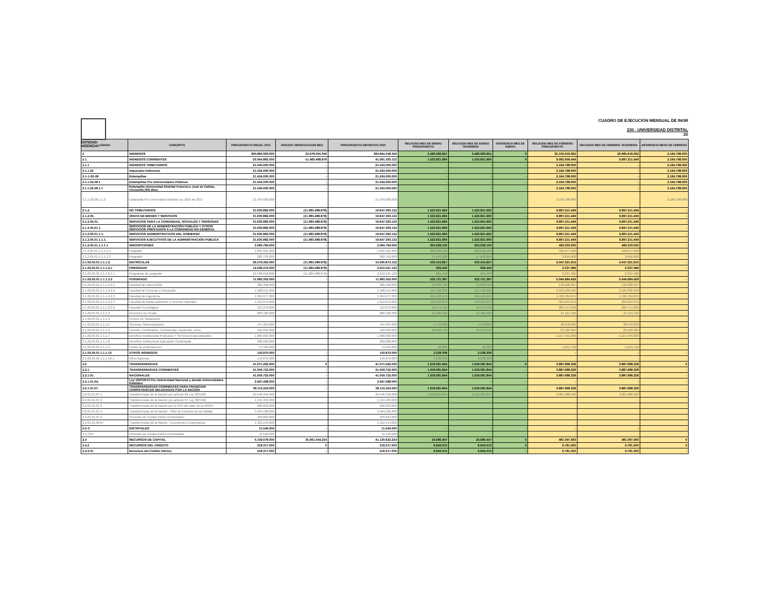ENTIDAD:
VIGENCIA:
CUADRO DE EJECUCIÓN MENSUAL DE INGR
230 - UNIVERSIDAD DISTRITAL
20
| CÓDIGO | CONCEPTO | PRESUPUESTO INICIAL 2021 | ADICION / MODIFICACION MES | PRESUPUESTO DEFINITIVO 2020 | RECAUDO MES DE ENERO PRESUPUESTO | RECAUDO MES DE ENERO TESORERIA | DIFERENCIA MES DE ENERO | RECAUDO MES DE FEBRERO PRESUPUESTO | RECAUDO MES DE FEBRERO TESORERIA | DIFERENCIA MESD DE FEBRERO |
| --- | --- | --- | --- | --- | --- | --- | --- | --- | --- | --- |
| 2 | INGRESOS | 360.865.993.000 | 23.978.055.356 | 384.844.048.356 | 3.466.583.951 | 3.466.583.951 | 0 | 32.150.416.362 | 29.985.618.362 | 2.164.798.000 |
| 2.1. | INGRESOS CORRIENTES | 53.064.882.000 | -11.983.488.878 | 41.081.393.122 | 1.523.821.660 | 1.523.821.660 | 0 | 9.062.009.449 | 6.897.211.449 | 2.164.798.000 |
| 2.1.1 | INGRESOS TRIBUTARIOS | 21.434.000.000 | - | 21.434.000.000 | - | - | - | 2.164.798.000 | - | 2.164.798.000 |
| 2.1.1.02 | Impuestos Indirectos | 21.434.000.000 | - | 21.434.000.000 | - | - | - | 2.164.798.000 | - | 2.164.798.000 |
| 2-1-1-02-08 | Estampillas | 21.434.000.000 | - | 21.434.000.000 | - | - | - | 2.164.798.000 | - | 2.164.798.000 |
| 2.1.1.02.08.1 | Estampillas Pro Universidades Públicas | 21.434.000.000 | - | 21.434.000.000 | - | - | - | 2.164.798.000 | - | 2.164.798.000 |
| 2.1.1.02.08.1.1 | Estampilla Universidad Distrital Francisco José de Caldas, cincuenta (50) años | 21.434.000.000 | - | 21.434.000.000 | - | - | - | 2.164.798.000 | - | 2.164.798.000 |
| 2.1.1.02.08.1.1.2 | Estampilla Pro Universidad Distrital Ley 1825 de 2017 | 21.434.000.000 | - | 21.434.000.000 | - | - | - | 2.164.798.000 | - | 2.164.798.000 |
| 2.1.2. | NO TRIBUTARIOS | 31.630.882.000 | (11.983.488.878) | 19.647.393.122 | 1.523.821.660 | 1.523.821.660 | - | 6.897.211.449 | 6.897.211.449 | - |
| 2.1.2.05. | VENTA DE BIENES Y SERVICIOS | 31.630.882.000 | (11.983.488.878) | 19.647.393.122 | 1.523.821.660 | 1.523.821.660 | - | 6.897.211.449 | 6.897.211.449 | - |
| 2.1.2.05.01. | SERVICIOS PARA LA COMUNIDAD, SOCIALES Y PERSONAS | 31.630.882.000 | (11.983.488.878) | 19.647.393.122 | 1.523.821.660 | 1.523.821.660 | - | 6.897.211.449 | 6.897.211.449 | - |
| 2.1.2.05.01.1. | SERVICIOS DE LA ADMINISTRACIÓN PÚBLICA Y OTROS SERVICIOS PRESTADOS A LA COMUNIDAD EN GENERAL | 31.630.882.000 | (11.983.488.878) | 19.647.393.122 | 1.523.821.660 | 1.523.821.660 | - | 6.897.211.449 | 6.897.211.449 | - |
| 2.1.2.05.01.1.1. | SERVICIOS ADMINISTRATIVOS DEL GOBIERNO | 31.630.882.000 | (11.983.488.878) | 19.647.393.122 | 1.523.821.660 | 1.523.821.660 | - | 6.897.211.449 | 6.897.211.449 | - |
| 2.1.2.05.01.1.1.1. | SERVICIOS EJECUTIVOS DE LA ADMINISTRACIÓN PÚBLICA | 31.630.882.000 | (11.983.488.878) | 19.647.393.122 | 1.523.821.660 | 1.523.821.660 | - | 6.897.211.449 | 6.897.211.449 | - |
| 2.1.2.05.01.1.1.1.1 | INSCRIPCIONES | 2.094.784.000 | - | 2.094.784.000 | 953.938.100 | 953.938.100 | - | 499.333.500 | 499.333.500 | - |
| 2.1.2.05.01.1.1.1.1.1 | Pregrado | 1.831.991.000 | - | 1.831.991.000 | 936.296.100 | 936.296.100 | - | 496.677.600 | 496.677.600 | - |
| 2.1.2.05.01.1.1.1.1.2 | Posgrado | 262.793.000 | - | 262.793.000 | 17.642.000 | 17.642.000 | - | 2.655.900 | 2.655.900 | - |
| 2.1.02.05.01.1.1.1.2. | MATRÍCULAS | 26.579.362.000 | (11.983.488.878) | 14.595.873.122 | 533.415.827 | 533.415.827 | - | 5.047.321.915 | 5.047.321.915 | - |
| 2.1.02.05.01.1.1.1.2.1 | PREGRADO | 14.596.010.000 | (11.983.488.878) | 2.612.521.122 | 694.440 | 694.440 | - | 2.337.486 | 2.337.486 | - |
| 2.1.02.05.01.1.1.1.2.1.1 | Programas de pregrado | 14.596.010.000 | (11.983.488.878) | 2.612.521.122 | 694.440 | 694.440 | - | 2.337.486 | 2.337.486 | - |
| 2.1.02.05.01.1.1.1.2.2 | POSGRADO | 11.983.352.000 | - | 11.983.352.000 | 532.721.387 | 532.721.387 | - | 5.044.984.429 | 5.044.984.429 | - |
| 2.1.02.05.01.1.1.1.2.2.1 | Facultad de Artes ASAB | 306.408.000 | - | 306.408.000 | 13.693.728 | 13.693.728 | - | 142.208.307 | 142.208.307 | - |
| 2.1.02.05.01.1.1.1.2.2.2 | Facultad de Ciencias y Educación | 5.188.515.000 | - | 5.188.515.000 | 117.146.325 | 117.146.325 | - | 2.524.230.492 | 2.524.230.492 | - |
| 2.1.02.05.01.1.1.1.2.2.3 | Facultad de ingeniería | 5.324.077.000 | - | 5.324.077.000 | 244.153.976 | 244.153.976 | - | 1.769.784.075 | 1.769.784.075 | - |
| 2.1.02.05.01.1.1.1.2.2.4 | Facultad de Medio ambiente y recursos naturales | 1.012.076.000 | - | 1.012.076.000 | 112.555.613 | 112.555.613 | - | 324.044.319 | 324.044.319 | - |
| 2.1.02.05.01.1.1.1.2.2.5 | Facultad Tecnológica | 152.276.000 | - | 152.276.000 | 45.171.745 | 45.171.745 | - | 284.717.236 | 284.717.236 | - |
| 2.1.02.05.01.1.1.1.3 | Derechos De Grado | 668.186.000 | - | 668.186.000 | 19.389.400 | 19.389.400 | - | 67.114.700 | 67.114.700 | - |
| 2.1.02.05.01.1.1.1.4 | Cursos De Vacaciones | - | - | - | - | - | - | - | - | - |
| 2.1.02.05.01.1.1.1.5 | Servicios Sistematización | 447.204.000 | - | 447.204.000 | 4.143.800 | 4.143.800 | - | 38.678.200 | 38.678.200 | - |
| 2.1.02.05.01.1.1.1.6 | Carnets, Certificados, Constancias, Duplicado, otros | 422.892.000 | - | 422.892.000 | 10.640.142 | 10.640.142 | - | 23.163.384 | 23.163.384 | - |
| 2.1.02.05.01.1.1.1.7 | Beneficio Institucional Productos Y Servicios Especializados | 1.000.000.000 | - | 1.000.000.000 | - | - | - | 1.217.555.000 | 1.217.555.000 | - |
| 2.1.02.05.01.1.1.1.8 | Beneficio Institucional Educación Continuada | 200.000.000 | - | 200.000.000 | - | - | - | - | - | - |
| 2.1.02.05.01.1.1.1.9 | Fondo de publicaciones | 74.584.000 | - | 74.584.000 | 56.083 | 56.083 | - | 4.044.750 | 4.044.750 | - |
| 2.1.02.05.01.1.1.1.10 | OTROS INGRESOS | 143.870.000 | - | 143.870.000 | 2.238.308 | 2.238.308 | - | - | - | - |
| 2.1.02.05.01.1.1.1.10.1 | Otros Ingresos | 143.870.000 | - | 143.870.000 | 2.238.308 | 2.238.308 | - | - | - | - |
| 2.2 | TRANSFERENCIAS | 41.071.262.000 | 0 | 41.071.262.000 | 1.918.081.844 | 1.918.081.844 | 0 | 3.887.688.328 | 3.887.688.328 | 0 |
| 2.2.1. | TRANSFERENCIAS CORRIENTES | 41.059.722.000 | - | 41.059.722.000 | 1.918.081.844 | 1.918.081.844 | - | 3.887.688.328 | 3.887.688.328 | - |
| 2.2.1.01. | NACIONALES | 41.059.722.000 | - | 41.059.722.000 | 1.918.081.844 | 1.918.081.844 | - | 3.887.688.328 | 3.887.688.328 | - |
| 2.2.1.01.04. | Ley 1697/2013 Pro Universidad Nacional y demás Universidades Estatales | 2.947.498.000 | - | 2.947.498.000 | - | - | - | - | - | - |
| 2.2.1.01.07. | TRANSFERENCIAS CORRIENTES PARA FINANCIAR COMPETENCIAS DELEGADAS POR LA NACIÓN | 38.112.224.000 | - | 38.112.224.000 | 1.918.081.844 | 1.918.081.844 | - | 3.887.688.328 | 3.887.688.328 | - |
| 2.2.01.01.07.1 | Transferencias de la Nación por artículo 86 Ley 30/1992 | 29.446.346.000 | - | 29.446.346.000 | 1.918.081.844 | 1.918.081.844 | - | 3.887.688.328 | 3.887.688.328 | - |
| 2.2.01.01.07.2 | Transferencias de la Nación por artículo 87 Ley 30/1992 | 1.154.484.000 | - | 1.154.484.000 | - | - | - | - | - | - |
| 2.2.01.01.07.3 | Transferencias de la Nación por el 10% del valor de la 403/97 | 690.850.000 | - | 690.850.000 | - | - | - | - | - | - |
| 2.2.01.01.07.4 | Transferencias de la Nación - Plan de Fomento de la Calidad | 5.404.536.000 | - | 5.404.536.000 | - | - | - | - | - | - |
| 2.2.01.01.07.6 | Provisión de Cuotas Partes Pensionales | 103.864.000 | - | 103.864.000 | - | - | - | - | - | - |
| 2.2.01.01.09.07 | Transferencias de la Nación - Excedentes Cooperativas | 1.312.144.000 | | 1.312.144.000 | - | - | - | - | - | - |
| 2-2-3 | DISTRITALES | 11.540.000 | - | 11.540.000 | - | - | - | - | - | - |
| 2-2-3-07 | Provisión de Cuotas Partes Pensionales | 11.540.000 | - | 11.540.000 | - | - | - | - | - | - |
| 2.4 | RECURSOS DE CAPITAL | 5.159.078.000 | 35.961.544.234 | 41.120.622.234 | 24.680.447 | 24.680.447 | 0 | 481.097.493 | 481.097.493 | 0 |
| 2.4.2 | RECURSOS DEL CRÉDITO | 218.317.000 | 0 | 218.317.000 | 6.842.015 | 6.842.015 | 0 | 6.781.300 | 6.781.300 | 0 |
| 2.4.2.01 | Recursos del Crédito Interno | 218.317.000 | - | 218.317.000 | 6.842.015 | 6.842.015 | - | 6.781.300 | 6.781.300 | - |